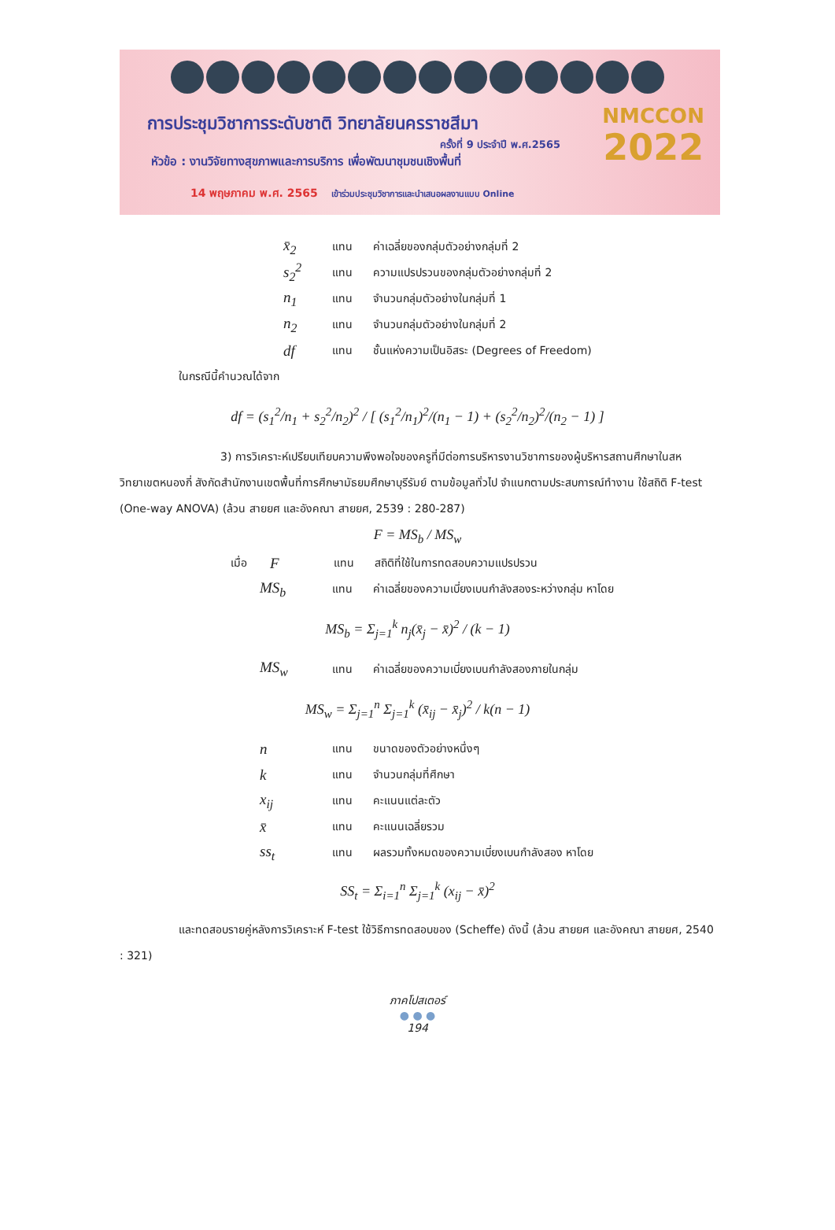การประชุมวิชาการระดับชาติ วิทยาลัยนครราชสีมา
ครั้งที่ 9 ประจำปี พ.ศ.2565
หัวข้อ : งานวิจัยทางสุขภาพและการบริการ เพื่อพัฒนาชุมชนเชิงพื้นที่
14 พฤษภาคม พ.ศ. 2565 เข้าร่วมประชุมวิชาการและนำเสนอผลงานแบบ Online
NMCCON
2022
x̄<sub>2</sub> แทน ค่าเฉลี่ยของกลุ่มตัวอย่างกลุ่มที่ 2
s<sub>2</sub><sup>2</sup> แทน ความแปรปรวนของกลุ่มตัวอย่างกลุ่มที่ 2
n<sub>1</sub> แทน จำนวนกลุ่มตัวอย่างในกลุ่มที่ 1
n<sub>2</sub> แทน จำนวนกลุ่มตัวอย่างในกลุ่มที่ 2
df แทน ชั้นแห่งความเป็นอิสระ (Degrees of Freedom)
ในกรณีนี้คำนวณได้จาก
df = (s<sub>1</sub><sup>2</sup>/n<sub>1</sub> + s<sub>2</sub><sup>2</sup>/n<sub>2</sub>)<sup>2</sup> / [ (s<sub>1</sub><sup>2</sup>/n<sub>1</sub>)<sup>2</sup>/(n<sub>1</sub> − 1) + (s<sub>2</sub><sup>2</sup>/n<sub>2</sub>)<sup>2</sup>/(n<sub>2</sub> − 1) ]
3) การวิเคราะห์เปรียบเทียบความพึงพอใจของครูที่มีต่อการบริหารงานวิชาการของผู้บริหารสถานศึกษาในสหวิทยาเขตหนองกี่ สังกัดสำนักงานเขตพื้นที่การศึกษามัธยมศึกษาบุรีรัมย์ ตามข้อมูลทั่วไป จำแนกตามประสบการณ์ทำงาน ใช้สถิติ F-test (One-way ANOVA) (ล้วน สายยศ และอังคณา สายยศ, 2539 : 280-287)
F = MS<sub>b</sub> / MS<sub>w</sub>
เมื่อ F แทน สถิติที่ใช้ในการทดสอบความแปรปรวน
MS<sub>b</sub> แทน ค่าเฉลี่ยของความเบี่ยงเบนกำลังสองระหว่างกลุ่ม หาโดย
MS<sub>b</sub> = Σ<sub>j=1</sub><sup>k</sup> n<sub>j</sub>(x̄<sub>j</sub> − x̄)<sup>2</sup> / (k − 1)
MS<sub>w</sub> แทน ค่าเฉลี่ยของความเบี่ยงเบนกำลังสองภายในกลุ่ม
MS<sub>w</sub> = Σ<sub>j=1</sub><sup>n</sup> Σ<sub>j=1</sub><sup>k</sup> (x̄<sub>ij</sub> − x̄<sub>j</sub>)<sup>2</sup> / k(n − 1)
nแทน ขนาดของตัวอย่างหนึ่งๆ
kแทน จำนวนกลุ่มที่ศึกษา
x<sub>ij</sub> แทน คะแนนแต่ละตัว
x̄ แทน คะแนนเฉลี่ยรวม
ss<sub>t</sub> แทน ผลรวมทั้งหมดของความเบี่ยงเบนกำลังสอง หาโดย
SS<sub>t</sub> = Σ<sub>i=1</sub><sup>n</sup> Σ<sub>j=1</sub><sup>k</sup> (x<sub>ij</sub> − x̄)<sup>2</sup>
และทดสอบรายคู่หลังการวิเคราะห์ F-test ใช้วิธีการทดสอบของ (Scheffe) ดังนี้ (ล้วน สายยศ และอังคณา สายยศ, 2540 : 321)
ภาคโปสเตอร์
● ● ●
194